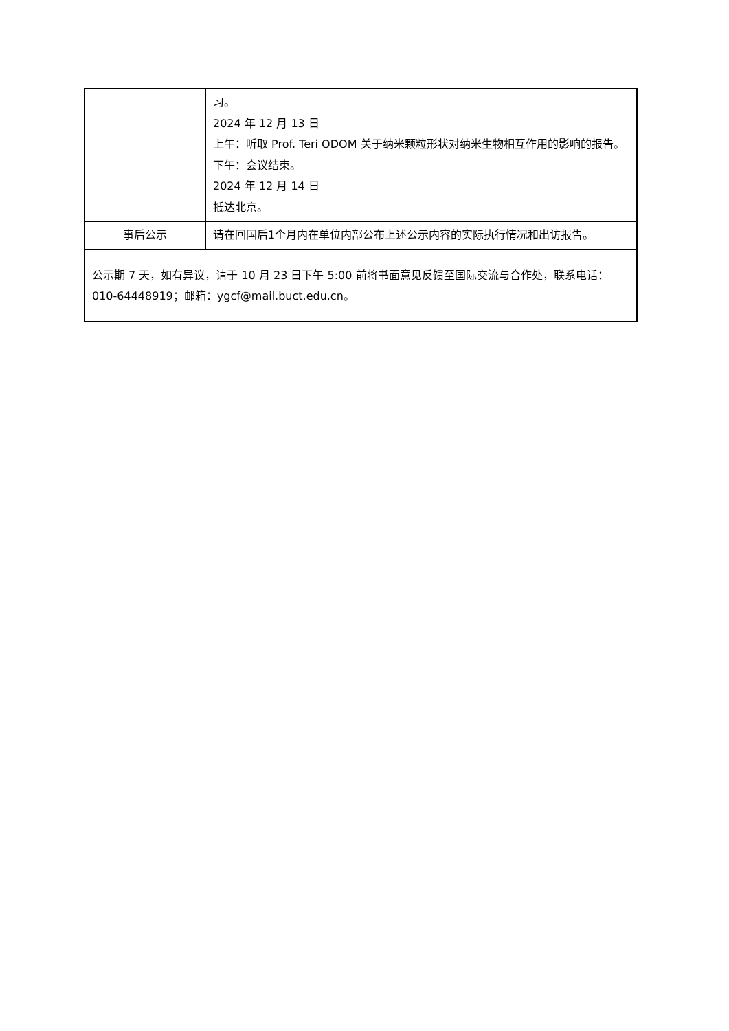| | 习。 2024 年 12 月 13 日 上午：听取 Prof. Teri ODOM 关于纳米颗粒形状对纳米生物相互作用的影响的报告。 下午：会议结束。 2024 年 12 月 14 日 抵达北京。 |
| 事后公示 | 请在回国后1个月内在单位内部公布上述公示内容的实际执行情况和出访报告。 |
| 公示期 7 天，如有异议，请于 10 月 23 日下午 5:00 前将书面意见反馈至国际交流与合作处，联系电话：010-64448919；邮箱：ygcf@mail.buct.edu.cn。 | |